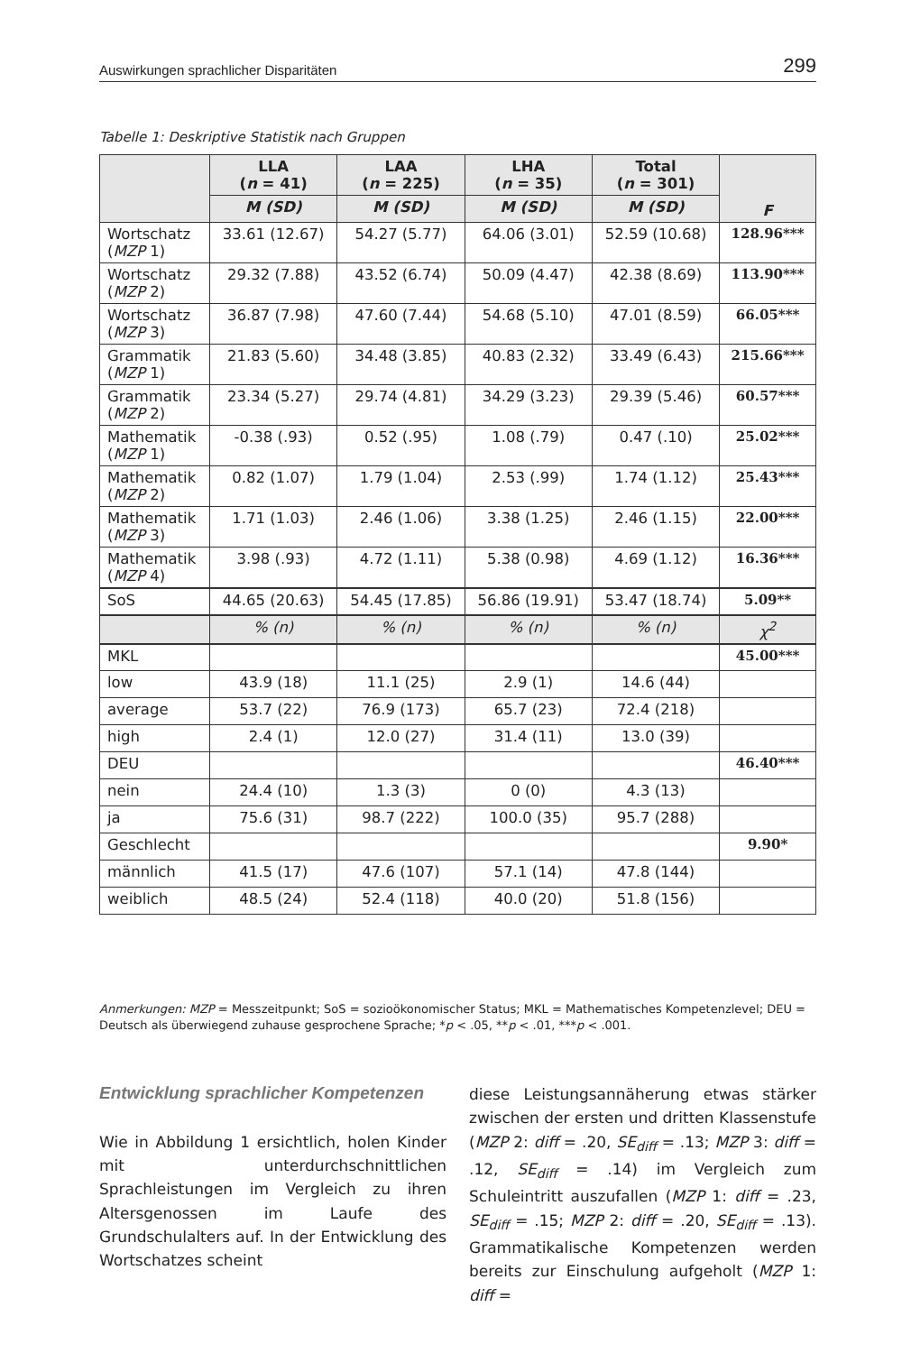Auswirkungen sprachlicher Disparitäten 299
Tabelle 1: Deskriptive Statistik nach Gruppen
| | LLA ( n = 41) | LAA ( n = 225) | LHA ( n = 35) | Total ( n = 301) | F |
| --- | --- | --- | --- | --- | --- |
| | M (SD) | M (SD) | M (SD) | M (SD) | |
| Wortschatz ( MZP 1) | 33.61 (12.67) | 54.27 (5.77) | 64.06 (3.01) | 52.59 (10.68) | 128.96*** |
| Wortschatz ( MZP 2) | 29.32 (7.88) | 43.52 (6.74) | 50.09 (4.47) | 42.38 (8.69) | 113.90*** |
| Wortschatz ( MZP 3) | 36.87 (7.98) | 47.60 (7.44) | 54.68 (5.10) | 47.01 (8.59) | 66.05*** |
| Grammatik ( MZP 1) | 21.83 (5.60) | 34.48 (3.85) | 40.83 (2.32) | 33.49 (6.43) | 215.66*** |
| Grammatik ( MZP 2) | 23.34 (5.27) | 29.74 (4.81) | 34.29 (3.23) | 29.39 (5.46) | 60.57*** |
| Mathematik ( MZP 1) | -0.38 (.93) | 0.52 (.95) | 1.08 (.79) | 0.47 (.10) | 25.02*** |
| Mathematik ( MZP 2) | 0.82 (1.07) | 1.79 (1.04) | 2.53 (.99) | 1.74 (1.12) | 25.43*** |
| Mathematik ( MZP 3) | 1.71 (1.03) | 2.46 (1.06) | 3.38 (1.25) | 2.46 (1.15) | 22.00*** |
| Mathematik ( MZP 4) | 3.98 (.93) | 4.72 (1.11) | 5.38 (0.98) | 4.69 (1.12) | 16.36*** |
| SoS | 44.65 (20.63) | 54.45 (17.85) | 56.86 (19.91) | 53.47 (18.74) | 5.09** |
| | % (n) | % (n) | % (n) | % (n) | χ<sup>2</sup> |
| MKL | | | | | 45.00*** |
| low | 43.9 (18) | 11.1 (25) | 2.9 (1) | 14.6 (44) | |
| average | 53.7 (22) | 76.9 (173) | 65.7 (23) | 72.4 (218) | |
| high | 2.4 (1) | 12.0 (27) | 31.4 (11) | 13.0 (39) | |
| DEU | | | | | 46.40*** |
| nein | 24.4 (10) | 1.3 (3) | 0 (0) | 4.3 (13) | |
| ja | 75.6 (31) | 98.7 (222) | 100.0 (35) | 95.7 (288) | |
| Geschlecht | | | | | 9.90* |
| männlich | 41.5 (17) | 47.6 (107) | 57.1 (14) | 47.8 (144) | |
| weiblich | 48.5 (24) | 52.4 (118) | 40.0 (20) | 51.8 (156) | |
Anmerkungen: MZP = Messzeitpunkt; SoS = sozioökonomischer Status; MKL = Mathematisches Kompetenzlevel; DEU = Deutsch als überwiegend zuhause gesprochene Sprache; *p < .05, **p < .01, ***p < .001.
Entwicklung sprachlicher Kompetenzen
Wie in Abbildung 1 ersichtlich, holen Kinder mit unterdurchschnittlichen Sprachleistungen im Vergleich zu ihren Altersgenossen im Laufe des Grundschulalters auf. In der Entwicklung des Wortschatzes scheint
diese Leistungsannäherung etwas stärker zwischen der ersten und dritten Klassenstufe (MZP 2: diff = .20, SE<sub>diff</sub> = .13; MZP 3: diff = .12, SE<sub>diff</sub> = .14) im Vergleich zum Schuleintritt auszufallen (MZP 1: diff = .23, SE<sub>diff</sub> = .15; MZP 2: diff = .20, SE<sub>diff</sub> = .13). Grammatikalische Kompetenzen werden bereits zur Einschulung aufgeholt (MZP 1: diff =